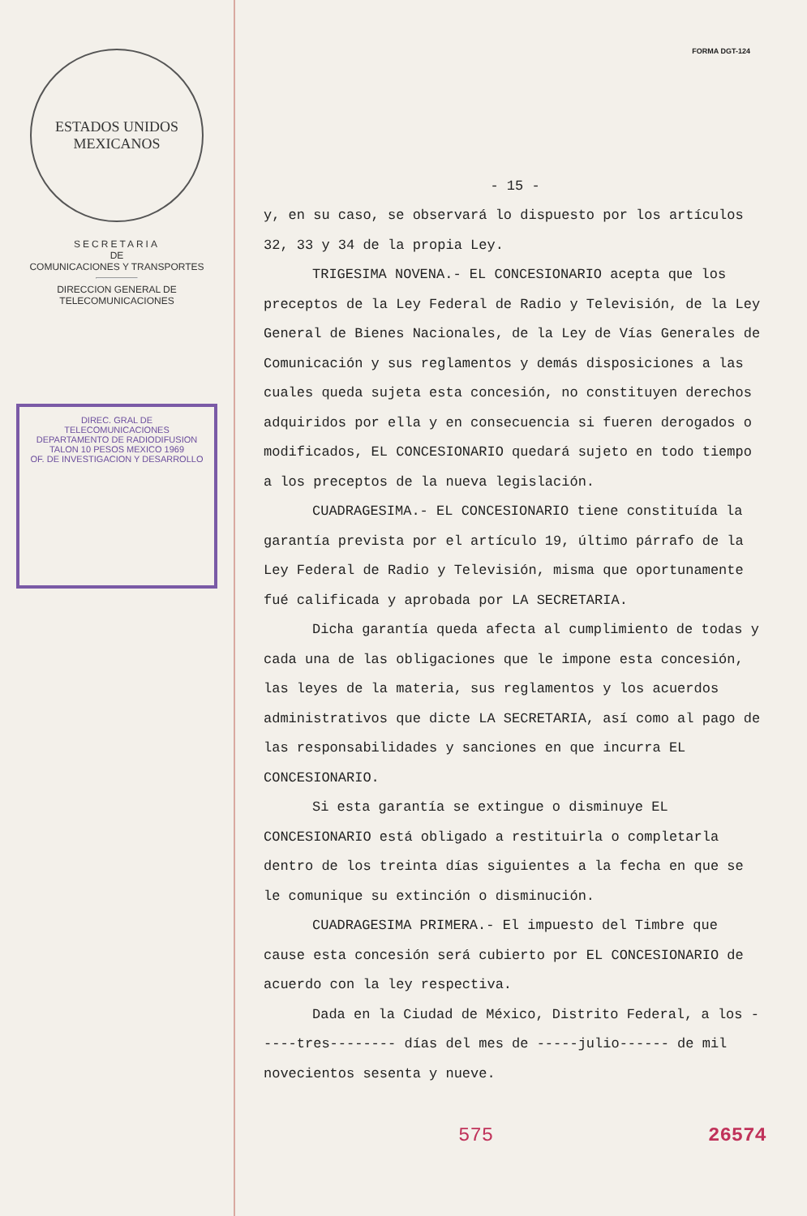ESTADOS UNIDOS MEXICANOS
SECRETARIA
DE
COMUNICACIONES Y TRANSPORTES
DIRECCION GENERAL DE
TELECOMUNICACIONES
DIREC. GRAL DE TELECOMUNICACIONES DEPARTAMENTO DE RADIODIFUSION
TALON 10 PESOS MEXICO 1969
OF. DE INVESTIGACION Y DESARROLLO
FORMA DGT-124
- 15 -
y, en su caso, se observará lo dispuesto por los artículos 32, 33 y 34 de la propia Ley.
TRIGESIMA NOVENA.- EL CONCESIONARIO acepta que los preceptos de la Ley Federal de Radio y Televisión, de la Ley General de Bienes Nacionales, de la Ley de Vías Generales de Comunicación y sus reglamentos y demás disposiciones a las cuales queda sujeta esta concesión, no constituyen derechos adquiridos por ella y en consecuencia si fueren derogados o modificados, EL CONCESIONARIO quedará sujeto en todo tiempo a los preceptos de la nueva legislación.
CUADRAGESIMA.- EL CONCESIONARIO tiene constituída la garantía prevista por el artículo 19, último párrafo de la Ley Federal de Radio y Televisión, misma que oportunamente fué calificada y aprobada por LA SECRETARIA.
Dicha garantía queda afecta al cumplimiento de todas y cada una de las obligaciones que le impone esta concesión, las leyes de la materia, sus reglamentos y los acuerdos administrativos que dicte LA SECRETARIA, así como al pago de las responsabilidades y sanciones en que incurra EL CONCESIONARIO.
Si esta garantía se extingue o disminuye EL CONCESIONARIO está obligado a restituirla o completarla dentro de los treinta días siguientes a la fecha en que se le comunique su extinción o disminución.
CUADRAGESIMA PRIMERA.- El impuesto del Timbre que cause esta concesión será cubierto por EL CONCESIONARIO de acuerdo con la ley respectiva.
Dada en la Ciudad de México, Distrito Federal, a los -----tres-------- días del mes de -----julio------ de mil novecientos sesenta y nueve.
575 26574